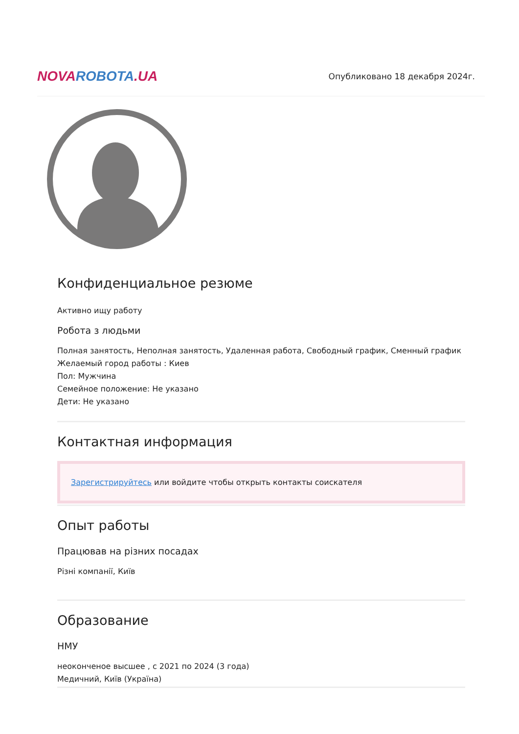NOVAROBOTA.UA
Опубликовано 18 декабря 2024г.
Конфиденциальное резюме
Активно ищу работу
Робота з людьми
Полная занятость, Неполная занятость, Удаленная работа, Свободный график, Сменный график
Желаемый город работы : Киев
Пол: Мужчина
Семейное положение: Не указано
Дети: Не указано
Контактная информация
Зарегистрируйтесь или войдите чтобы открыть контакты соискателя
Опыт работы
Працював на різних посадах
Різні компанії, Київ
Образование
НМУ
неоконченое высшее , с 2021 по 2024 (3 года)
Медичний, Київ (Україна)